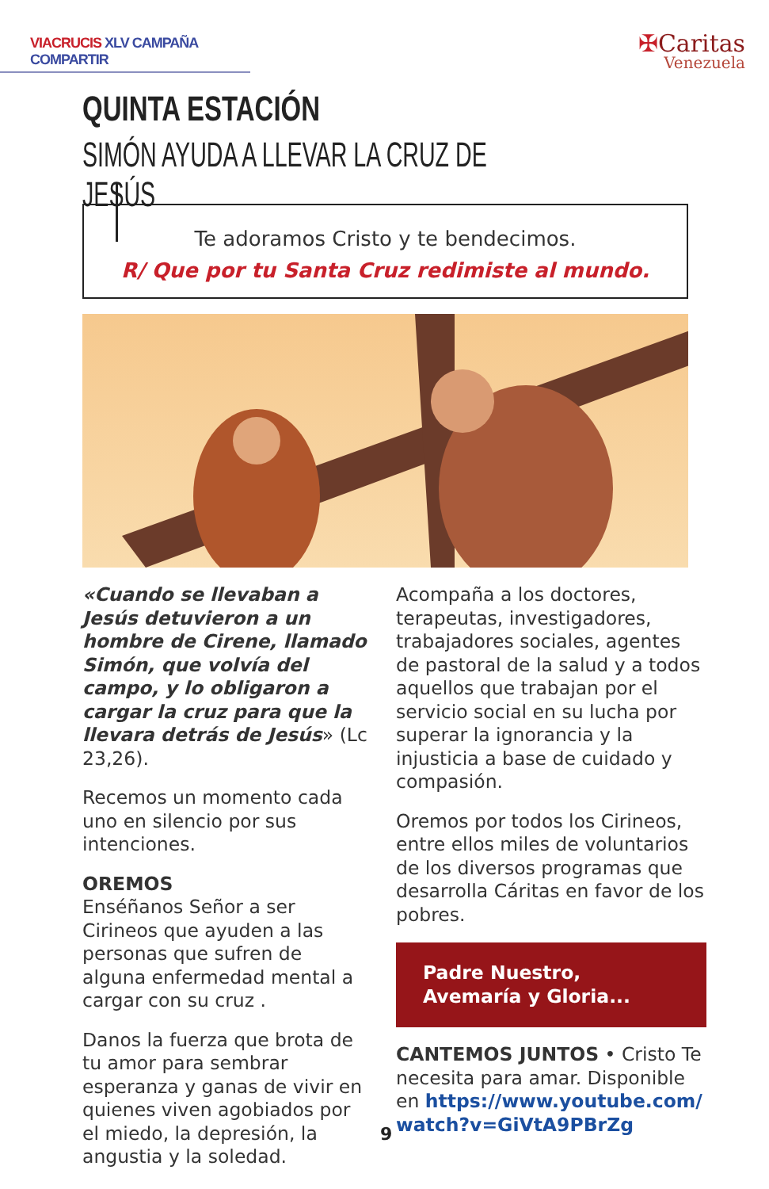VIACRUCIS XLV CAMPAÑA COMPARTIR
✠Caritas
Venezuela
QUINTA ESTACIÓN
SIMÓN AYUDA A LLEVAR LA CRUZ DE JESÚS
Te adoramos Cristo y te bendecimos.
R/ Que por tu Santa Cruz redimiste al mundo.
«Cuando se llevaban a Jesús detuvieron a un hombre de Cirene, llamado Simón, que volvía del campo, y lo obligaron a cargar la cruz para que la llevara detrás de Jesús» (Lc 23,26).
Recemos un momento cada uno en silencio por sus intenciones.
OREMOS
Enséñanos Señor a ser Cirineos que ayuden a las personas que sufren de alguna enfermedad mental a cargar con su cruz .
Danos la fuerza que brota de tu amor para sembrar esperanza y ganas de vivir en quienes viven agobiados por el miedo, la depresión, la angustia y la soledad.
Acompaña a los doctores, terapeutas, investigadores, trabajadores sociales, agentes de pastoral de la salud y a todos aquellos que trabajan por el servicio social en su lucha por superar la ignorancia y la injusticia a base de cuidado y compasión.
Oremos por todos los Cirineos, entre ellos miles de voluntarios de los diversos programas que desarrolla Cáritas en favor de los pobres.
Padre Nuestro,
Avemaría y Gloria...
CANTEMOS JUNTOS • Cristo Te necesita para amar. Disponible en https://www.youtube.com/ watch?v=GiVtA9PBrZg
9